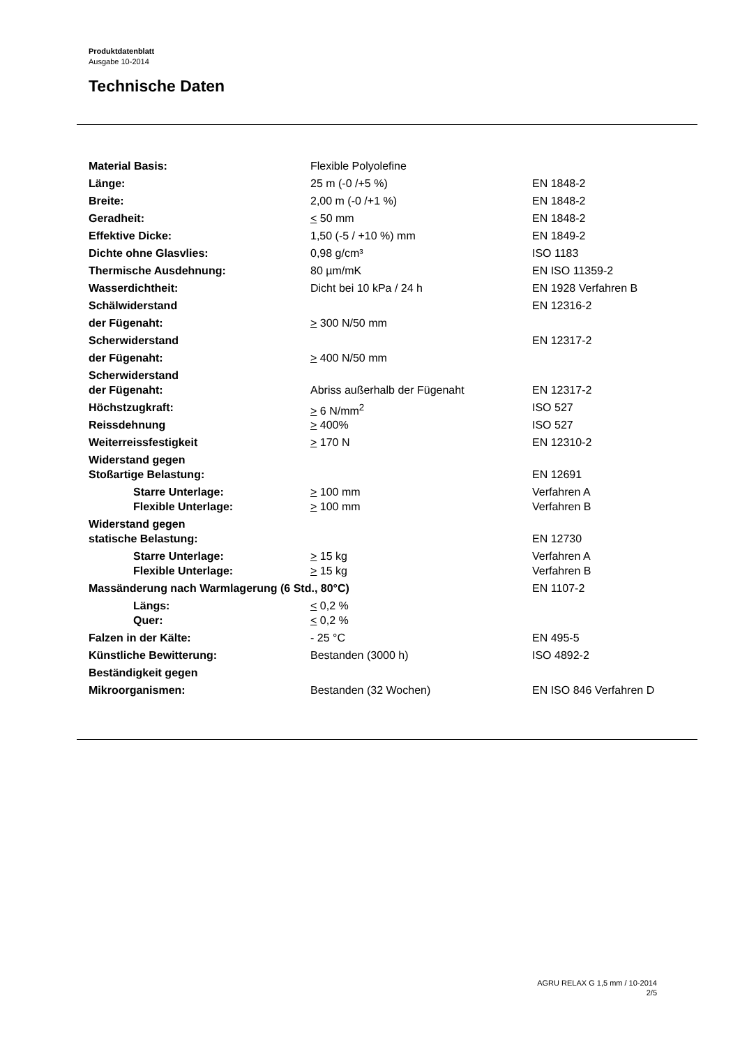Produktdatenblatt
Ausgabe 10-2014
Technische Daten
| Material Basis: | Flexible Polyolefine | |
| Länge: | 25 m (-0 /+5 %) | EN 1848-2 |
| Breite: | 2,00 m (-0 /+1 %) | EN 1848-2 |
| Geradheit: | < 50 mm | EN 1848-2 |
| Effektive Dicke: | 1,50 (-5 / +10 %) mm | EN 1849-2 |
| Dichte ohne Glasvlies: | 0,98 g/cm³ | ISO 1183 |
| Thermische Ausdehnung: | 80 µm/mK | EN ISO 11359-2 |
| Wasserdichtheit: | Dicht bei 10 kPa / 24 h | EN 1928 Verfahren B |
| Schälwiderstand | | EN 12316-2 |
| der Fügenaht: | > 300 N/50 mm | |
| Scherwiderstand | | EN 12317-2 |
| der Fügenaht: | > 400 N/50 mm | |
| Scherwiderstand | | |
| der Fügenaht: | Abriss außerhalb der Fügenaht | EN 12317-2 |
| Höchstzugkraft: | > 6 N/mm<sup>2</sup> | ISO 527 |
| Reissdehnung | > 400% | ISO 527 |
| Weiterreissfestigkeit | > 170 N | EN 12310-2 |
| Widerstand gegen | | |
| Stoßartige Belastung: | | EN 12691 |
| Starre Unterlage: | > 100 mm | Verfahren A |
| Flexible Unterlage: | > 100 mm | Verfahren B |
| Widerstand gegen | | |
| statische Belastung: | | EN 12730 |
| Starre Unterlage: | > 15 kg | Verfahren A |
| Flexible Unterlage: | > 15 kg | Verfahren B |
| Massänderung nach Warmlagerung (6 Std., 80°C) | | EN 1107-2 |
| Längs: | < 0,2 % | |
| Quer: | < 0,2 % | |
| Falzen in der Kälte: | - 25 °C | EN 495-5 |
| Künstliche Bewitterung: | Bestanden (3000 h) | ISO 4892-2 |
| Beständigkeit gegen | | |
| Mikroorganismen: | Bestanden (32 Wochen) | EN ISO 846 Verfahren D |
AGRU RELAX G 1,5 mm / 10-2014
2/5